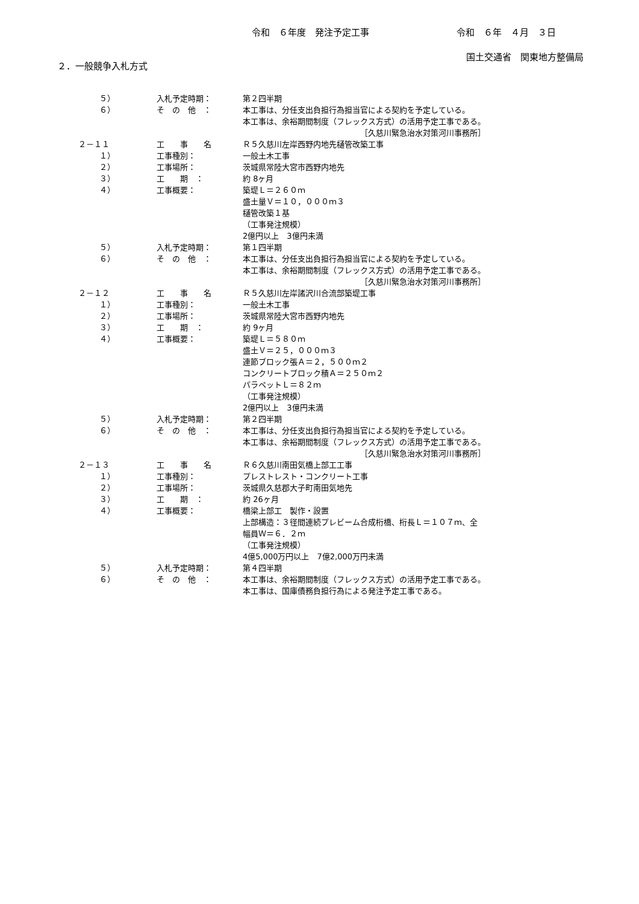令和　６年度　発注予定工事 令和　６年　４月　３日
国土交通省　関東地方整備局
２．一般競争入札方式
| ５） | 入札予定時期： | 第２四半期 |
| ６） | そ の 他 ： | 本工事は、分任支出負担行為担当官による契約を予定している。 |
| | | 本工事は、余裕期間制度（フレックス方式）の活用予定工事である。 |
| | | ［久慈川緊急治水対策河川事務所］ |
| ２－１１ | 工 事 名 | Ｒ５久慈川左岸西野内地先樋管改築工事 |
| １） | 工事種別： | 一般土木工事 |
| ２） | 工事場所： | 茨城県常陸大宮市西野内地先 |
| ３） | 工 期 ： | 約 8ヶ月 |
| ４） | 工事概要： | 築堤Ｌ＝２６０ｍ |
| | | 盛土量Ｖ＝１０，０００ｍ３ |
| | | 樋管改築１基 |
| | | （工事発注規模） |
| | | 2億円以上 3億円未満 |
| ５） | 入札予定時期： | 第１四半期 |
| ６） | そ の 他 ： | 本工事は、分任支出負担行為担当官による契約を予定している。 |
| | | 本工事は、余裕期間制度（フレックス方式）の活用予定工事である。 |
| | | ［久慈川緊急治水対策河川事務所］ |
| ２－１２ | 工 事 名 | Ｒ５久慈川左岸諸沢川合流部築堤工事 |
| １） | 工事種別： | 一般土木工事 |
| ２） | 工事場所： | 茨城県常陸大宮市西野内地先 |
| ３） | 工 期 ： | 約 9ヶ月 |
| ４） | 工事概要： | 築堤Ｌ＝５８０ｍ |
| | | 盛土Ｖ＝２５，０００ｍ３ |
| | | 連節ブロック張Ａ＝２，５００ｍ２ |
| | | コンクリートブロック積Ａ＝２５０ｍ２ |
| | | パラペットＬ＝８２ｍ |
| | | （工事発注規模） |
| | | 2億円以上 3億円未満 |
| ５） | 入札予定時期： | 第２四半期 |
| ６） | そ の 他 ： | 本工事は、分任支出負担行為担当官による契約を予定している。 |
| | | 本工事は、余裕期間制度（フレックス方式）の活用予定工事である。 |
| | | ［久慈川緊急治水対策河川事務所］ |
| ２－１３ | 工 事 名 | Ｒ６久慈川南田気橋上部工工事 |
| １） | 工事種別： | プレストレスト・コンクリート工事 |
| ２） | 工事場所： | 茨城県久慈郡大子町南田気地先 |
| ３） | 工 期 ： | 約 26ヶ月 |
| ４） | 工事概要： | 橋梁上部工 製作・設置 |
| | | 上部構造：３径間連続プレビーム合成桁橋、桁長Ｌ＝１０７ｍ、全 |
| | | 幅員Ｗ＝６．２ｍ |
| | | （工事発注規模） |
| | | 4億5,000万円以上 7億2,000万円未満 |
| ５） | 入札予定時期： | 第４四半期 |
| ６） | そ の 他 ： | 本工事は、余裕期間制度（フレックス方式）の活用予定工事である。 |
| | | 本工事は、国庫債務負担行為による発注予定工事である。 |